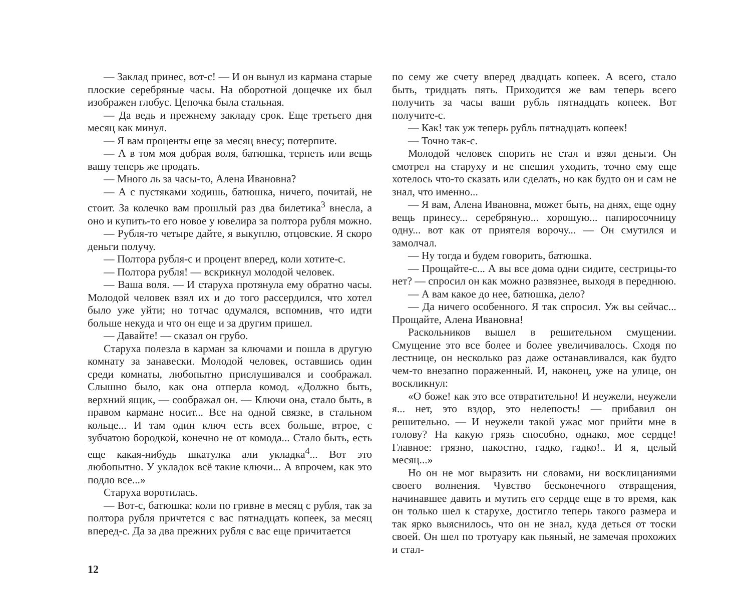— Заклад принес, вот-с! — И он вынул из кармана старые плоские серебряные часы. На оборотной дощечке их был изображен глобус. Цепочка была стальная.
— Да ведь и прежнему закладу срок. Еще третьего дня месяц как минул.
— Я вам проценты еще за месяц внесу; потерпите.
— А в том моя добрая воля, батюшка, терпеть или вещь вашу теперь же продать.
— Много ль за часы-то, Алена Ивановна?
— А с пустяками ходишь, батюшка, ничего, почитай, не стоит. За колечко вам прошлый раз два билетика<sup>3</sup> внесла, а оно и купить-то его новое у ювелира за полтора рубля можно.
— Рубля-то четыре дайте, я выкуплю, отцовские. Я скоро деньги получу.
— Полтора рубля-с и процент вперед, коли хотите-с.
— Полтора рубля! — вскрикнул молодой человек.
— Ваша воля. — И старуха протянула ему обратно часы. Молодой человек взял их и до того рассердился, что хотел было уже уйти; но тотчас одумался, вспомнив, что идти больше некуда и что он еще и за другим пришел.
— Давайте! — сказал он грубо.
Старуха полезла в карман за ключами и пошла в другую комнату за занавески. Молодой человек, оставшись один среди комнаты, любопытно прислушивался и соображал. Слышно было, как она отперла комод. «Должно быть, верхний ящик, — соображал он. — Ключи она, стало быть, в правом кармане носит... Все на одной связке, в стальном кольце... И там один ключ есть всех больше, втрое, с зубчатою бородкой, конечно не от комода... Стало быть, есть еще какая-нибудь шкатулка али укладка<sup>4</sup>... Вот это любопытно. У укладок всё такие ключи... А впрочем, как это подло все...»
Старуха воротилась.
— Вот-с, батюшка: коли по гривне в месяц с рубля, так за полтора рубля причтется с вас пятнадцать копеек, за месяц вперед-с. Да за два прежних рубля с вас еще причитается
по сему же счету вперед двадцать копеек. А всего, стало быть, тридцать пять. Приходится же вам теперь всего получить за часы ваши рубль пятнадцать копеек. Вот получите-с.
— Как! так уж теперь рубль пятнадцать копеек!
— Точно так-с.
Молодой человек спорить не стал и взял деньги. Он смотрел на старуху и не спешил уходить, точно ему еще хотелось что-то сказать или сделать, но как будто он и сам не знал, что именно...
— Я вам, Алена Ивановна, может быть, на днях, еще одну вещь принесу... серебряную... хорошую... папиросочницу одну... вот как от приятеля ворочу... — Он смутился и замолчал.
— Ну тогда и будем говорить, батюшка.
— Прощайте-с... А вы все дома одни сидите, сестрицы-то нет? — спросил он как можно развязнее, выходя в переднюю.
— А вам какое до нее, батюшка, дело?
— Да ничего особенного. Я так спросил. Уж вы сейчас... Прощайте, Алена Ивановна!
Раскольников вышел в решительном смущении. Смущение это все более и более увеличивалось. Сходя по лестнице, он несколько раз даже останавливался, как будто чем-то внезапно пораженный. И, наконец, уже на улице, он воскликнул:
«О боже! как это все отвратительно! И неужели, неужели я... нет, это вздор, это нелепость! — прибавил он решительно. — И неужели такой ужас мог прийти мне в голову? На какую грязь способно, однако, мое сердце! Главное: грязно, пакостно, гадко, гадко!.. И я, целый месяц...»
Но он не мог выразить ни словами, ни восклицаниями своего волнения. Чувство бесконечного отвращения, начинавшее давить и мутить его сердце еще в то время, как он только шел к старухе, достигло теперь такого размера и так ярко выяснилось, что он не знал, куда деться от тоски своей. Он шел по тротуару как пьяный, не замечая прохожих и стал-
12